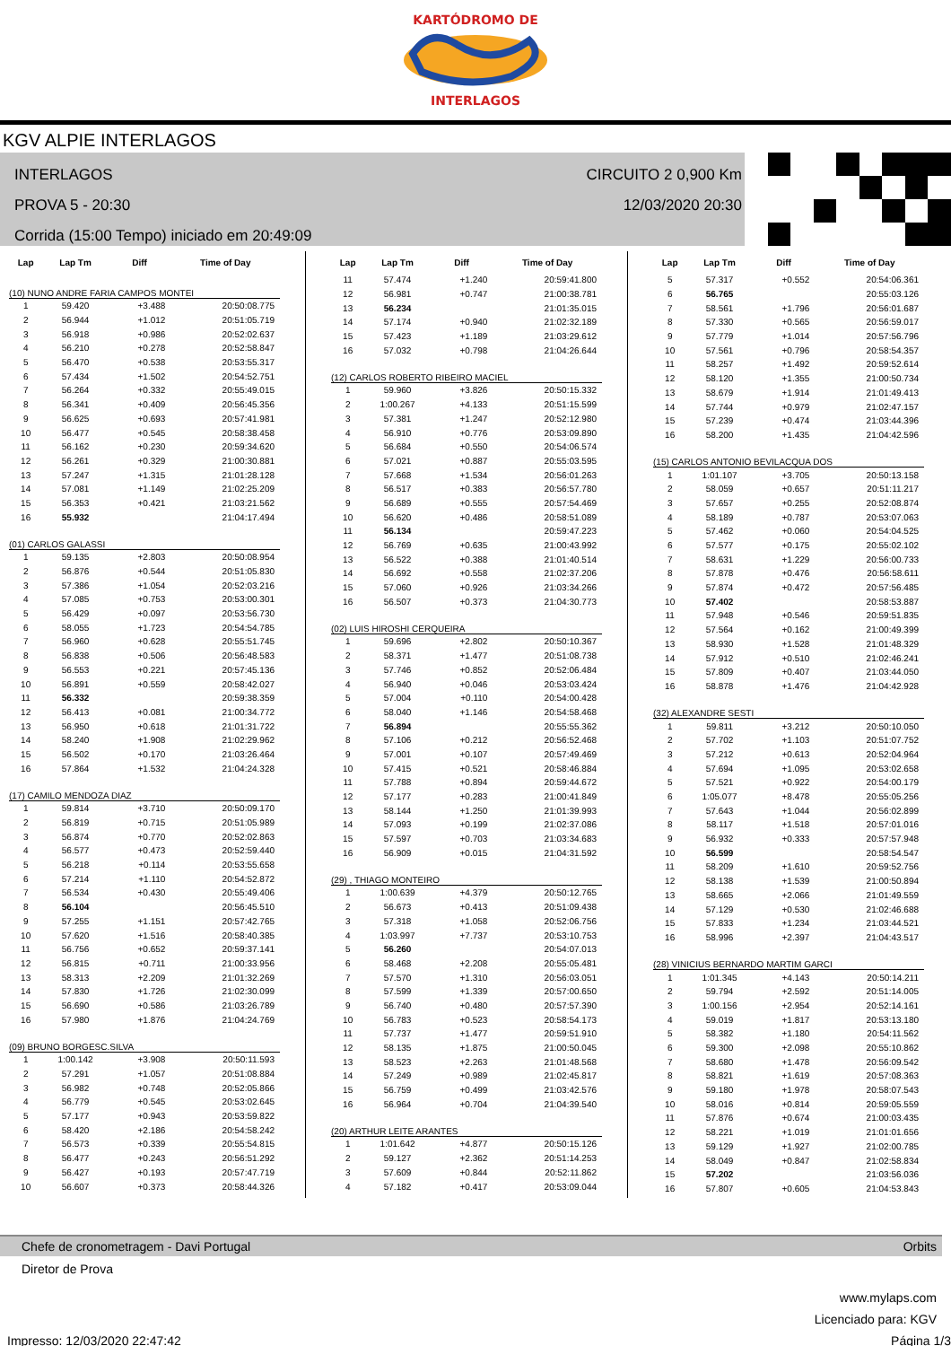KARTÓDROMO DE
INTERLAGOS
KGV ALPIE INTERLAGOS
INTERLAGOS
PROVA 5 - 20:30
Corrida (15:00 Tempo) iniciado em 20:49:09
CIRCUITO 2 0,900 Km
12/03/2020 20:30
| Lap | Lap Tm | Diff | Time of Day |
| --- | --- | --- | --- |
| (10) NUNO ANDRE FARIA CAMPOS MONTEI | | | |
| 1 | 59.420 | +3.488 | 20:50:08.775 |
| 2 | 56.944 | +1.012 | 20:51:05.719 |
| 3 | 56.918 | +0.986 | 20:52:02.637 |
| 4 | 56.210 | +0.278 | 20:52:58.847 |
| 5 | 56.470 | +0.538 | 20:53:55.317 |
| 6 | 57.434 | +1.502 | 20:54:52.751 |
| 7 | 56.264 | +0.332 | 20:55:49.015 |
| 8 | 56.341 | +0.409 | 20:56:45.356 |
| 9 | 56.625 | +0.693 | 20:57:41.981 |
| 10 | 56.477 | +0.545 | 20:58:38.458 |
| 11 | 56.162 | +0.230 | 20:59:34.620 |
| 12 | 56.261 | +0.329 | 21:00:30.881 |
| 13 | 57.247 | +1.315 | 21:01:28.128 |
| 14 | 57.081 | +1.149 | 21:02:25.209 |
| 15 | 56.353 | +0.421 | 21:03:21.562 |
| 16 | 55.932 | | 21:04:17.494 |
| (01) CARLOS GALASSI | | | |
| 1 | 59.135 | +2.803 | 20:50:08.954 |
| 2 | 56.876 | +0.544 | 20:51:05.830 |
| 3 | 57.386 | +1.054 | 20:52:03.216 |
| 4 | 57.085 | +0.753 | 20:53:00.301 |
| 5 | 56.429 | +0.097 | 20:53:56.730 |
| 6 | 58.055 | +1.723 | 20:54:54.785 |
| 7 | 56.960 | +0.628 | 20:55:51.745 |
| 8 | 56.838 | +0.506 | 20:56:48.583 |
| 9 | 56.553 | +0.221 | 20:57:45.136 |
| 10 | 56.891 | +0.559 | 20:58:42.027 |
| 11 | 56.332 | | 20:59:38.359 |
| 12 | 56.413 | +0.081 | 21:00:34.772 |
| 13 | 56.950 | +0.618 | 21:01:31.722 |
| 14 | 58.240 | +1.908 | 21:02:29.962 |
| 15 | 56.502 | +0.170 | 21:03:26.464 |
| 16 | 57.864 | +1.532 | 21:04:24.328 |
| (17) CAMILO MENDOZA DIAZ | | | |
| 1 | 59.814 | +3.710 | 20:50:09.170 |
| 2 | 56.819 | +0.715 | 20:51:05.989 |
| 3 | 56.874 | +0.770 | 20:52:02.863 |
| 4 | 56.577 | +0.473 | 20:52:59.440 |
| 5 | 56.218 | +0.114 | 20:53:55.658 |
| 6 | 57.214 | +1.110 | 20:54:52.872 |
| 7 | 56.534 | +0.430 | 20:55:49.406 |
| 8 | 56.104 | | 20:56:45.510 |
| 9 | 57.255 | +1.151 | 20:57:42.765 |
| 10 | 57.620 | +1.516 | 20:58:40.385 |
| 11 | 56.756 | +0.652 | 20:59:37.141 |
| 12 | 56.815 | +0.711 | 21:00:33.956 |
| 13 | 58.313 | +2.209 | 21:01:32.269 |
| 14 | 57.830 | +1.726 | 21:02:30.099 |
| 15 | 56.690 | +0.586 | 21:03:26.789 |
| 16 | 57.980 | +1.876 | 21:04:24.769 |
| (09) BRUNO BORGESC.SILVA | | | |
| 1 | 1:00.142 | +3.908 | 20:50:11.593 |
| 2 | 57.291 | +1.057 | 20:51:08.884 |
| 3 | 56.982 | +0.748 | 20:52:05.866 |
| 4 | 56.779 | +0.545 | 20:53:02.645 |
| 5 | 57.177 | +0.943 | 20:53:59.822 |
| 6 | 58.420 | +2.186 | 20:54:58.242 |
| 7 | 56.573 | +0.339 | 20:55:54.815 |
| 8 | 56.477 | +0.243 | 20:56:51.292 |
| 9 | 56.427 | +0.193 | 20:57:47.719 |
| 10 | 56.607 | +0.373 | 20:58:44.326 |
| Lap | Lap Tm | Diff | Time of Day |
| --- | --- | --- | --- |
| 11 | 57.474 | +1.240 | 20:59:41.800 |
| 12 | 56.981 | +0.747 | 21:00:38.781 |
| 13 | 56.234 | | 21:01:35.015 |
| 14 | 57.174 | +0.940 | 21:02:32.189 |
| 15 | 57.423 | +1.189 | 21:03:29.612 |
| 16 | 57.032 | +0.798 | 21:04:26.644 |
| (12) CARLOS ROBERTO RIBEIRO MACIEL | | | |
| 1 | 59.960 | +3.826 | 20:50:15.332 |
| 2 | 1:00.267 | +4.133 | 20:51:15.599 |
| 3 | 57.381 | +1.247 | 20:52:12.980 |
| 4 | 56.910 | +0.776 | 20:53:09.890 |
| 5 | 56.684 | +0.550 | 20:54:06.574 |
| 6 | 57.021 | +0.887 | 20:55:03.595 |
| 7 | 57.668 | +1.534 | 20:56:01.263 |
| 8 | 56.517 | +0.383 | 20:56:57.780 |
| 9 | 56.689 | +0.555 | 20:57:54.469 |
| 10 | 56.620 | +0.486 | 20:58:51.089 |
| 11 | 56.134 | | 20:59:47.223 |
| 12 | 56.769 | +0.635 | 21:00:43.992 |
| 13 | 56.522 | +0.388 | 21:01:40.514 |
| 14 | 56.692 | +0.558 | 21:02:37.206 |
| 15 | 57.060 | +0.926 | 21:03:34.266 |
| 16 | 56.507 | +0.373 | 21:04:30.773 |
| (02) LUIS HIROSHI CERQUEIRA | | | |
| 1 | 59.696 | +2.802 | 20:50:10.367 |
| 2 | 58.371 | +1.477 | 20:51:08.738 |
| 3 | 57.746 | +0.852 | 20:52:06.484 |
| 4 | 56.940 | +0.046 | 20:53:03.424 |
| 5 | 57.004 | +0.110 | 20:54:00.428 |
| 6 | 58.040 | +1.146 | 20:54:58.468 |
| 7 | 56.894 | | 20:55:55.362 |
| 8 | 57.106 | +0.212 | 20:56:52.468 |
| 9 | 57.001 | +0.107 | 20:57:49.469 |
| 10 | 57.415 | +0.521 | 20:58:46.884 |
| 11 | 57.788 | +0.894 | 20:59:44.672 |
| 12 | 57.177 | +0.283 | 21:00:41.849 |
| 13 | 58.144 | +1.250 | 21:01:39.993 |
| 14 | 57.093 | +0.199 | 21:02:37.086 |
| 15 | 57.597 | +0.703 | 21:03:34.683 |
| 16 | 56.909 | +0.015 | 21:04:31.592 |
| (29) , THIAGO MONTEIRO | | | |
| 1 | 1:00.639 | +4.379 | 20:50:12.765 |
| 2 | 56.673 | +0.413 | 20:51:09.438 |
| 3 | 57.318 | +1.058 | 20:52:06.756 |
| 4 | 1:03.997 | +7.737 | 20:53:10.753 |
| 5 | 56.260 | | 20:54:07.013 |
| 6 | 58.468 | +2.208 | 20:55:05.481 |
| 7 | 57.570 | +1.310 | 20:56:03.051 |
| 8 | 57.599 | +1.339 | 20:57:00.650 |
| 9 | 56.740 | +0.480 | 20:57:57.390 |
| 10 | 56.783 | +0.523 | 20:58:54.173 |
| 11 | 57.737 | +1.477 | 20:59:51.910 |
| 12 | 58.135 | +1.875 | 21:00:50.045 |
| 13 | 58.523 | +2.263 | 21:01:48.568 |
| 14 | 57.249 | +0.989 | 21:02:45.817 |
| 15 | 56.759 | +0.499 | 21:03:42.576 |
| 16 | 56.964 | +0.704 | 21:04:39.540 |
| (20) ARTHUR LEITE ARANTES | | | |
| 1 | 1:01.642 | +4.877 | 20:50:15.126 |
| 2 | 59.127 | +2.362 | 20:51:14.253 |
| 3 | 57.609 | +0.844 | 20:52:11.862 |
| 4 | 57.182 | +0.417 | 20:53:09.044 |
| Lap | Lap Tm | Diff | Time of Day |
| --- | --- | --- | --- |
| 5 | 57.317 | +0.552 | 20:54:06.361 |
| 6 | 56.765 | | 20:55:03.126 |
| 7 | 58.561 | +1.796 | 20:56:01.687 |
| 8 | 57.330 | +0.565 | 20:56:59.017 |
| 9 | 57.779 | +1.014 | 20:57:56.796 |
| 10 | 57.561 | +0.796 | 20:58:54.357 |
| 11 | 58.257 | +1.492 | 20:59:52.614 |
| 12 | 58.120 | +1.355 | 21:00:50.734 |
| 13 | 58.679 | +1.914 | 21:01:49.413 |
| 14 | 57.744 | +0.979 | 21:02:47.157 |
| 15 | 57.239 | +0.474 | 21:03:44.396 |
| 16 | 58.200 | +1.435 | 21:04:42.596 |
| (15) CARLOS ANTONIO BEVILACQUA DOS | | | |
| 1 | 1:01.107 | +3.705 | 20:50:13.158 |
| 2 | 58.059 | +0.657 | 20:51:11.217 |
| 3 | 57.657 | +0.255 | 20:52:08.874 |
| 4 | 58.189 | +0.787 | 20:53:07.063 |
| 5 | 57.462 | +0.060 | 20:54:04.525 |
| 6 | 57.577 | +0.175 | 20:55:02.102 |
| 7 | 58.631 | +1.229 | 20:56:00.733 |
| 8 | 57.878 | +0.476 | 20:56:58.611 |
| 9 | 57.874 | +0.472 | 20:57:56.485 |
| 10 | 57.402 | | 20:58:53.887 |
| 11 | 57.948 | +0.546 | 20:59:51.835 |
| 12 | 57.564 | +0.162 | 21:00:49.399 |
| 13 | 58.930 | +1.528 | 21:01:48.329 |
| 14 | 57.912 | +0.510 | 21:02:46.241 |
| 15 | 57.809 | +0.407 | 21:03:44.050 |
| 16 | 58.878 | +1.476 | 21:04:42.928 |
| (32) ALEXANDRE SESTI | | | |
| 1 | 59.811 | +3.212 | 20:50:10.050 |
| 2 | 57.702 | +1.103 | 20:51:07.752 |
| 3 | 57.212 | +0.613 | 20:52:04.964 |
| 4 | 57.694 | +1.095 | 20:53:02.658 |
| 5 | 57.521 | +0.922 | 20:54:00.179 |
| 6 | 1:05.077 | +8.478 | 20:55:05.256 |
| 7 | 57.643 | +1.044 | 20:56:02.899 |
| 8 | 58.117 | +1.518 | 20:57:01.016 |
| 9 | 56.932 | +0.333 | 20:57:57.948 |
| 10 | 56.599 | | 20:58:54.547 |
| 11 | 58.209 | +1.610 | 20:59:52.756 |
| 12 | 58.138 | +1.539 | 21:00:50.894 |
| 13 | 58.665 | +2.066 | 21:01:49.559 |
| 14 | 57.129 | +0.530 | 21:02:46.688 |
| 15 | 57.833 | +1.234 | 21:03:44.521 |
| 16 | 58.996 | +2.397 | 21:04:43.517 |
| (28) VINICIUS BERNARDO MARTIM GARCI | | | |
| 1 | 1:01.345 | +4.143 | 20:50:14.211 |
| 2 | 59.794 | +2.592 | 20:51:14.005 |
| 3 | 1:00.156 | +2.954 | 20:52:14.161 |
| 4 | 59.019 | +1.817 | 20:53:13.180 |
| 5 | 58.382 | +1.180 | 20:54:11.562 |
| 6 | 59.300 | +2.098 | 20:55:10.862 |
| 7 | 58.680 | +1.478 | 20:56:09.542 |
| 8 | 58.821 | +1.619 | 20:57:08.363 |
| 9 | 59.180 | +1.978 | 20:58:07.543 |
| 10 | 58.016 | +0.814 | 20:59:05.559 |
| 11 | 57.876 | +0.674 | 21:00:03.435 |
| 12 | 58.221 | +1.019 | 21:01:01.656 |
| 13 | 59.129 | +1.927 | 21:02:00.785 |
| 14 | 58.049 | +0.847 | 21:02:58.834 |
| 15 | 57.202 | | 21:03:56.036 |
| 16 | 57.807 | +0.605 | 21:04:53.843 |
Chefe de cronometragem - Davi Portugal Orbits
Diretor de Prova
www.mylaps.com
Licenciado para: KGV
Impresso: 12/03/2020 22:47:42 Página 1/3